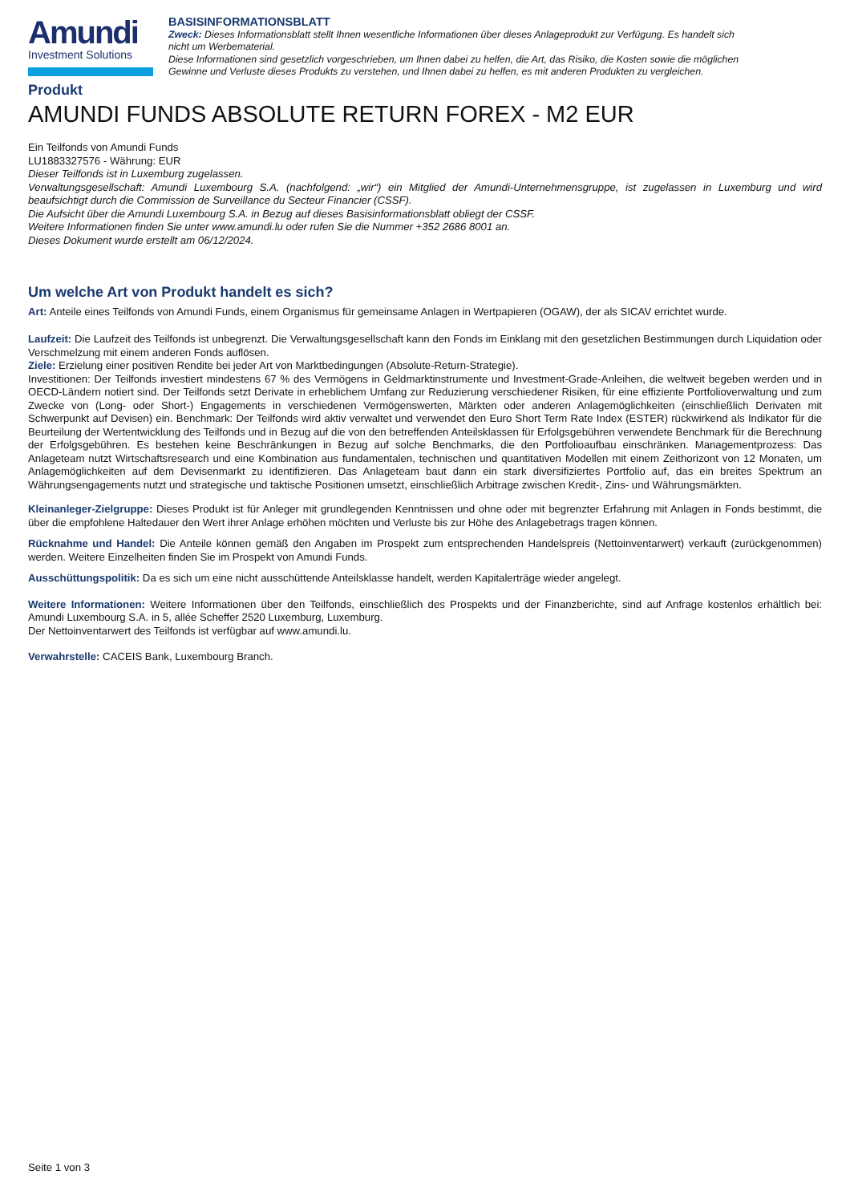Amundi
Investment Solutions
BASISINFORMATIONSBLATT
Zweck: Dieses Informationsblatt stellt Ihnen wesentliche Informationen über dieses Anlageprodukt zur Verfügung. Es handelt sich nicht um Werbematerial.
Diese Informationen sind gesetzlich vorgeschrieben, um Ihnen dabei zu helfen, die Art, das Risiko, die Kosten sowie die möglichen Gewinne und Verluste dieses Produkts zu verstehen, und Ihnen dabei zu helfen, es mit anderen Produkten zu vergleichen.
Produkt
AMUNDI FUNDS ABSOLUTE RETURN FOREX - M2 EUR
Ein Teilfonds von Amundi Funds
LU1883327576 - Währung: EUR
Dieser Teilfonds ist in Luxemburg zugelassen.
Verwaltungsgesellschaft: Amundi Luxembourg S.A. (nachfolgend: „wir“) ein Mitglied der Amundi-Unternehmensgruppe, ist zugelassen in Luxemburg und wird beaufsichtigt durch die Commission de Surveillance du Secteur Financier (CSSF).
Die Aufsicht über die Amundi Luxembourg S.A. in Bezug auf dieses Basisinformationsblatt obliegt der CSSF.
Weitere Informationen finden Sie unter www.amundi.lu oder rufen Sie die Nummer +352 2686 8001 an.
Dieses Dokument wurde erstellt am 06/12/2024.
Um welche Art von Produkt handelt es sich?
Art: Anteile eines Teilfonds von Amundi Funds, einem Organismus für gemeinsame Anlagen in Wertpapieren (OGAW), der als SICAV errichtet wurde.
Laufzeit: Die Laufzeit des Teilfonds ist unbegrenzt. Die Verwaltungsgesellschaft kann den Fonds im Einklang mit den gesetzlichen Bestimmungen durch Liquidation oder Verschmelzung mit einem anderen Fonds auflösen.
Ziele: Erzielung einer positiven Rendite bei jeder Art von Marktbedingungen (Absolute-Return-Strategie).
Investitionen: Der Teilfonds investiert mindestens 67 % des Vermögens in Geldmarktinstrumente und Investment-Grade-Anleihen, die weltweit begeben werden und in OECD-Ländern notiert sind. Der Teilfonds setzt Derivate in erheblichem Umfang zur Reduzierung verschiedener Risiken, für eine effiziente Portfolioverwaltung und zum Zwecke von (Long- oder Short-) Engagements in verschiedenen Vermögenswerten, Märkten oder anderen Anlagemöglichkeiten (einschließlich Derivaten mit Schwerpunkt auf Devisen) ein. Benchmark: Der Teilfonds wird aktiv verwaltet und verwendet den Euro Short Term Rate Index (ESTER) rückwirkend als Indikator für die Beurteilung der Wertentwicklung des Teilfonds und in Bezug auf die von den betreffenden Anteilsklassen für Erfolgsgebühren verwendete Benchmark für die Berechnung der Erfolgsgebühren. Es bestehen keine Beschränkungen in Bezug auf solche Benchmarks, die den Portfolioaufbau einschränken. Managementprozess: Das Anlageteam nutzt Wirtschaftsresearch und eine Kombination aus fundamentalen, technischen und quantitativen Modellen mit einem Zeithorizont von 12 Monaten, um Anlagemöglichkeiten auf dem Devisenmarkt zu identifizieren. Das Anlageteam baut dann ein stark diversifiziertes Portfolio auf, das ein breites Spektrum an Währungsengagements nutzt und strategische und taktische Positionen umsetzt, einschließlich Arbitrage zwischen Kredit-, Zins- und Währungsmärkten.
Kleinanleger-Zielgruppe: Dieses Produkt ist für Anleger mit grundlegenden Kenntnissen und ohne oder mit begrenzter Erfahrung mit Anlagen in Fonds bestimmt, die über die empfohlene Haltedauer den Wert ihrer Anlage erhöhen möchten und Verluste bis zur Höhe des Anlagebetrags tragen können.
Rücknahme und Handel: Die Anteile können gemäß den Angaben im Prospekt zum entsprechenden Handelspreis (Nettoinventarwert) verkauft (zurückgenommen) werden. Weitere Einzelheiten finden Sie im Prospekt von Amundi Funds.
Ausschüttungspolitik: Da es sich um eine nicht ausschüttende Anteilsklasse handelt, werden Kapitalerträge wieder angelegt.
Weitere Informationen: Weitere Informationen über den Teilfonds, einschließlich des Prospekts und der Finanzberichte, sind auf Anfrage kostenlos erhältlich bei: Amundi Luxembourg S.A. in 5, allée Scheffer 2520 Luxemburg, Luxemburg.
Der Nettoinventarwert des Teilfonds ist verfügbar auf www.amundi.lu.
Verwahrstelle: CACEIS Bank, Luxembourg Branch.
Seite 1 von 3